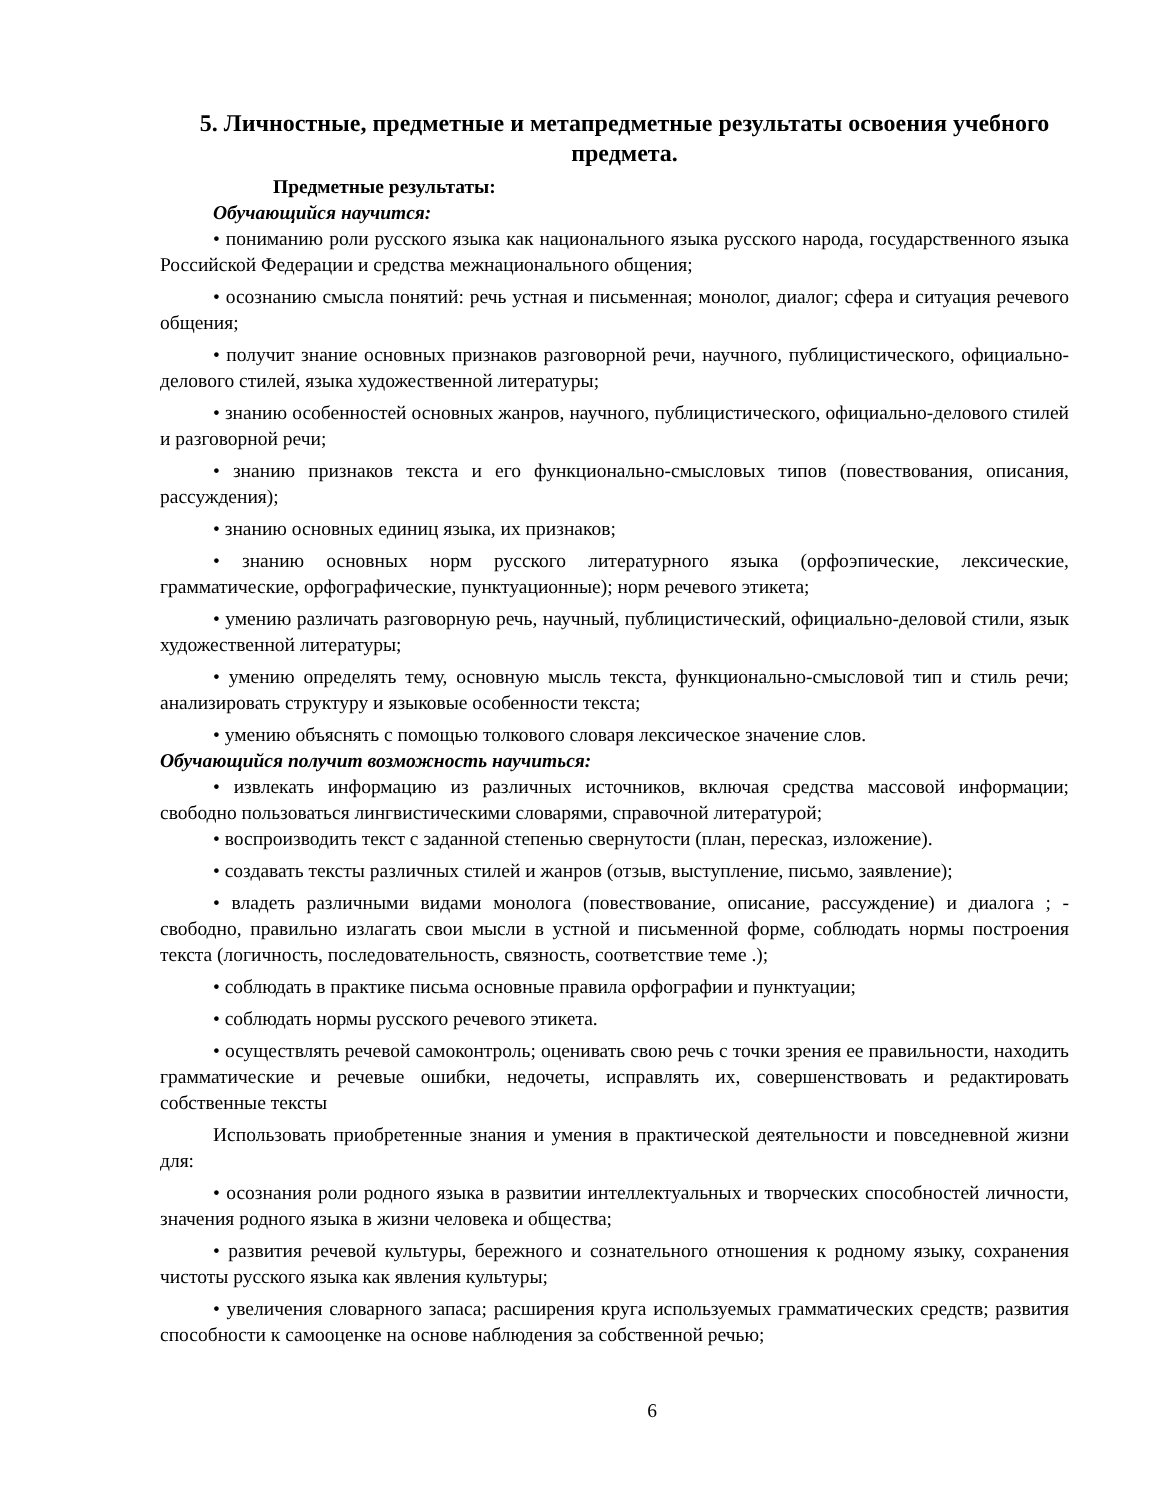5. Личностные, предметные и метапредметные результаты освоения учебного предмета.
Предметные результаты:
Обучающийся научится:
• пониманию роли русского языка как национального языка русского народа, государственного языка Российской Федерации и средства межнационального общения;
• осознанию смысла понятий: речь устная и письменная; монолог, диалог; сфера и ситуация речевого общения;
• получит знание основных признаков разговорной речи, научного, публицистического, официально-делового стилей, языка художественной литературы;
• знанию особенностей основных жанров, научного, публицистического, официально-делового стилей и разговорной речи;
• знанию признаков текста и его функционально-смысловых типов (повествования, описания, рассуждения);
• знанию основных единиц языка, их признаков;
• знанию основных норм русского литературного языка (орфоэпические, лексические, грамматические, орфографические, пунктуационные); норм речевого этикета;
• умению различать разговорную речь, научный, публицистический, официально-деловой стили, язык художественной литературы;
• умению определять тему, основную мысль текста, функционально-смысловой тип и стиль речи; анализировать структуру и языковые особенности текста;
• умению объяснять с помощью толкового словаря лексическое значение слов.
Обучающийся получит возможность научиться:
• извлекать информацию из различных источников, включая средства массовой информации; свободно пользоваться лингвистическими словарями, справочной литературой;
• воспроизводить текст с заданной степенью свернутости (план, пересказ, изложение).
• создавать тексты различных стилей и жанров (отзыв, выступление, письмо, заявление);
• владеть различными видами монолога (повествование, описание, рассуждение) и диалога ; - свободно, правильно излагать свои мысли в устной и письменной форме, соблюдать нормы построения текста (логичность, последовательность, связность, соответствие теме .);
• соблюдать в практике письма основные правила орфографии и пунктуации;
• соблюдать нормы русского речевого этикета.
• осуществлять речевой самоконтроль; оценивать свою речь с точки зрения ее правильности, находить грамматические и речевые ошибки, недочеты, исправлять их, совершенствовать и редактировать собственные тексты
Использовать приобретенные знания и умения в практической деятельности и повседневной жизни для:
• осознания роли родного языка в развитии интеллектуальных и творческих способностей личности, значения родного языка в жизни человека и общества;
• развития речевой культуры, бережного и сознательного отношения к родному языку, сохранения чистоты русского языка как явления культуры;
• увеличения словарного запаса; расширения круга используемых грамматических средств; развития способности к самооценке на основе наблюдения за собственной речью;
6